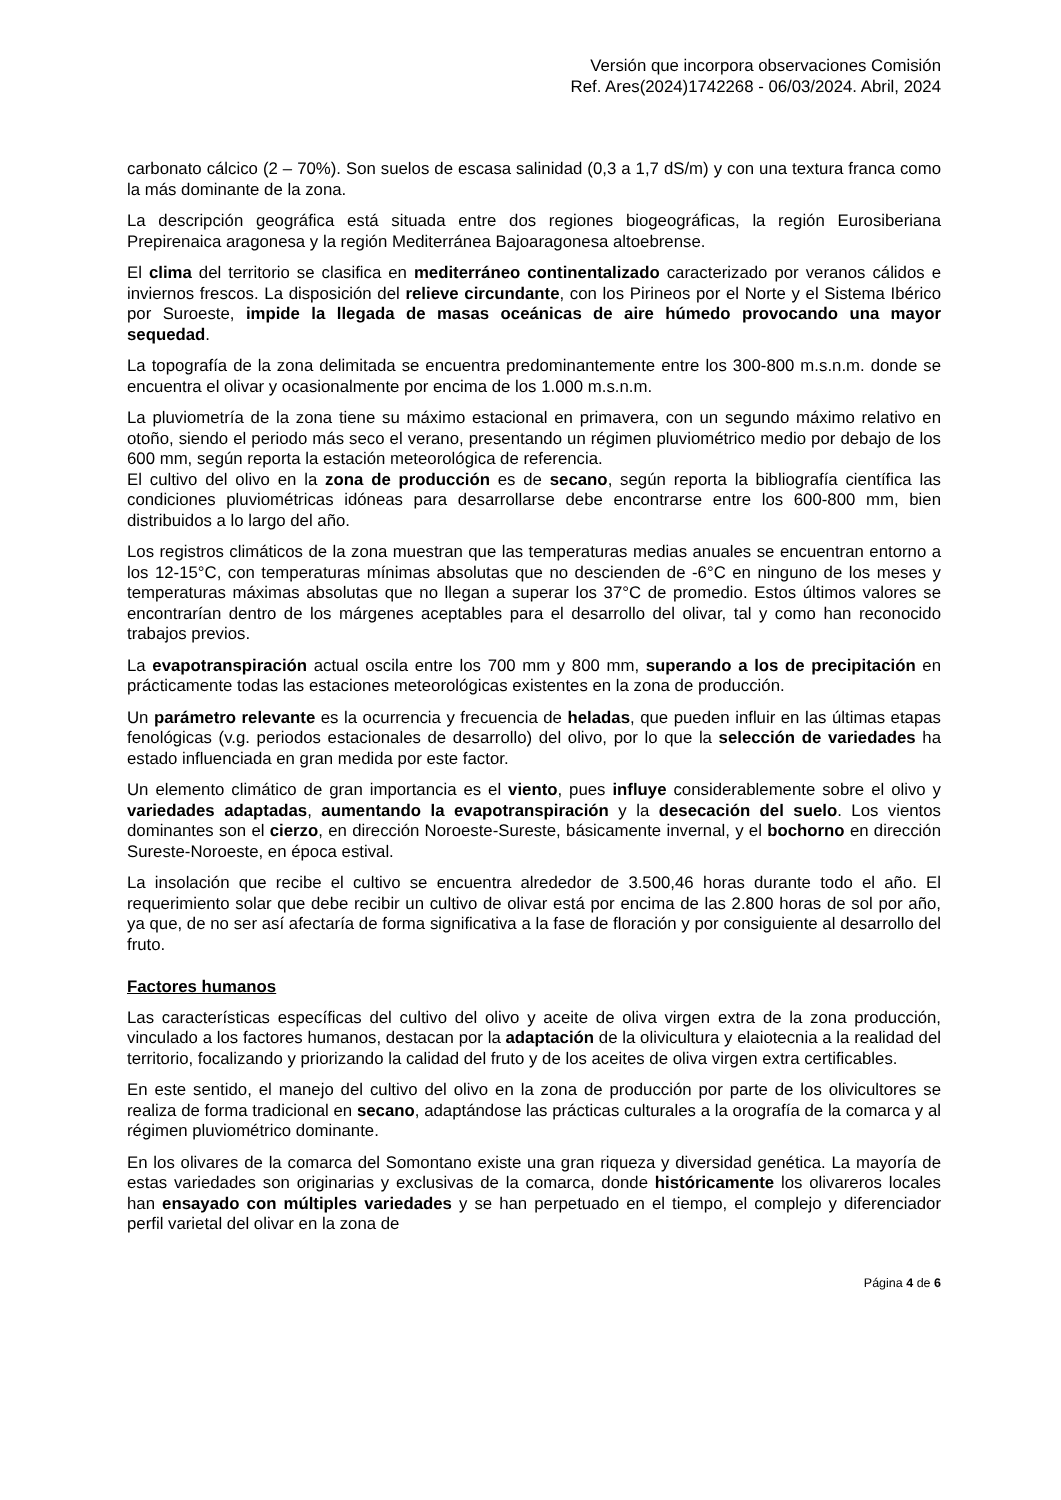Versión que incorpora observaciones Comisión
Ref. Ares(2024)1742268 - 06/03/2024. Abril, 2024
carbonato cálcico (2 – 70%). Son suelos de escasa salinidad (0,3 a 1,7 dS/m) y con una textura franca como la más dominante de la zona.
La descripción geográfica está situada entre dos regiones biogeográficas, la región Eurosiberiana Prepirenaica aragonesa y la región Mediterránea Bajoaragonesa altoebrense.
El clima del territorio se clasifica en mediterráneo continentalizado caracterizado por veranos cálidos e inviernos frescos. La disposición del relieve circundante, con los Pirineos por el Norte y el Sistema Ibérico por Suroeste, impide la llegada de masas oceánicas de aire húmedo provocando una mayor sequedad.
La topografía de la zona delimitada se encuentra predominantemente entre los 300-800 m.s.n.m. donde se encuentra el olivar y ocasionalmente por encima de los 1.000 m.s.n.m.
La pluviometría de la zona tiene su máximo estacional en primavera, con un segundo máximo relativo en otoño, siendo el periodo más seco el verano, presentando un régimen pluviométrico medio por debajo de los 600 mm, según reporta la estación meteorológica de referencia.
El cultivo del olivo en la zona de producción es de secano, según reporta la bibliografía científica las condiciones pluviométricas idóneas para desarrollarse debe encontrarse entre los 600-800 mm, bien distribuidos a lo largo del año.
Los registros climáticos de la zona muestran que las temperaturas medias anuales se encuentran entorno a los 12-15°C, con temperaturas mínimas absolutas que no descienden de -6°C en ninguno de los meses y temperaturas máximas absolutas que no llegan a superar los 37°C de promedio. Estos últimos valores se encontrarían dentro de los márgenes aceptables para el desarrollo del olivar, tal y como han reconocido trabajos previos.
La evapotranspiración actual oscila entre los 700 mm y 800 mm, superando a los de precipitación en prácticamente todas las estaciones meteorológicas existentes en la zona de producción.
Un parámetro relevante es la ocurrencia y frecuencia de heladas, que pueden influir en las últimas etapas fenológicas (v.g. periodos estacionales de desarrollo) del olivo, por lo que la selección de variedades ha estado influenciada en gran medida por este factor.
Un elemento climático de gran importancia es el viento, pues influye considerablemente sobre el olivo y variedades adaptadas, aumentando la evapotranspiración y la desecación del suelo. Los vientos dominantes son el cierzo, en dirección Noroeste-Sureste, básicamente invernal, y el bochorno en dirección Sureste-Noroeste, en época estival.
La insolación que recibe el cultivo se encuentra alrededor de 3.500,46 horas durante todo el año. El requerimiento solar que debe recibir un cultivo de olivar está por encima de las 2.800 horas de sol por año, ya que, de no ser así afectaría de forma significativa a la fase de floración y por consiguiente al desarrollo del fruto.
Factores humanos
Las características específicas del cultivo del olivo y aceite de oliva virgen extra de la zona producción, vinculado a los factores humanos, destacan por la adaptación de la olivicultura y elaiotecnia a la realidad del territorio, focalizando y priorizando la calidad del fruto y de los aceites de oliva virgen extra certificables.
En este sentido, el manejo del cultivo del olivo en la zona de producción por parte de los olivicultores se realiza de forma tradicional en secano, adaptándose las prácticas culturales a la orografía de la comarca y al régimen pluviométrico dominante.
En los olivares de la comarca del Somontano existe una gran riqueza y diversidad genética. La mayoría de estas variedades son originarias y exclusivas de la comarca, donde históricamente los olivareros locales han ensayado con múltiples variedades y se han perpetuado en el tiempo, el complejo y diferenciador perfil varietal del olivar en la zona de
Página 4 de 6